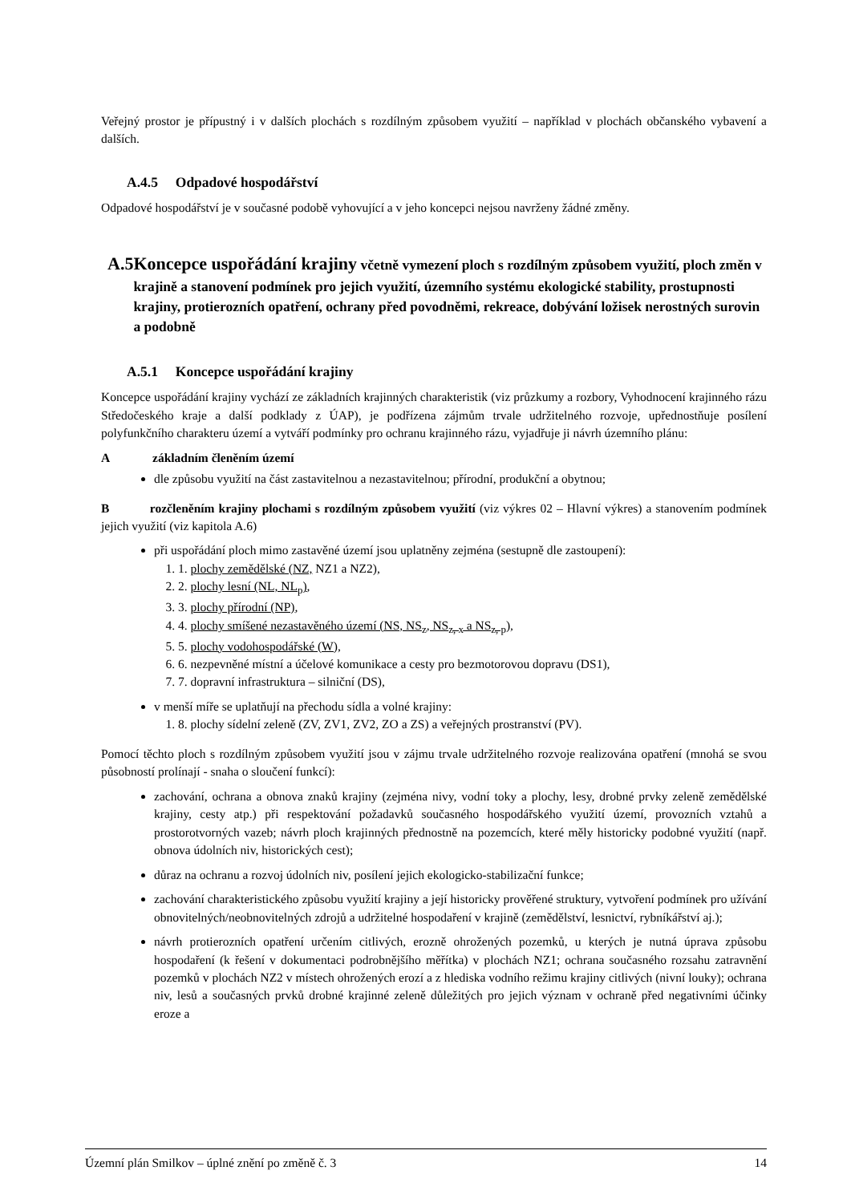Veřejný prostor je přípustný i v dalších plochách s rozdílným způsobem využití – například v plochách občanského vybavení a dalších.
A.4.5 Odpadové hospodářství
Odpadové hospodářství je v současné podobě vyhovující a v jeho koncepci nejsou navrženy žádné změny.
A.5 Koncepce uspořádání krajiny včetně vymezení ploch s rozdílným způsobem využití, ploch změn v krajině a stanovení podmínek pro jejich využití, územního systému ekologické stability, prostupnosti krajiny, protierozních opatření, ochrany před povodněmi, rekreace, dobývání ložisek nerostných surovin a podobně
A.5.1 Koncepce uspořádání krajiny
Koncepce uspořádání krajiny vychází ze základních krajinných charakteristik (viz průzkumy a rozbory, Vyhodnocení krajinného rázu Středočeského kraje a další podklady z ÚAP), je podřízena zájmům trvale udržitelného rozvoje, upřednostňuje posílení polyfunkčního charakteru území a vytváří podmínky pro ochranu krajinného rázu, vyjadřuje ji návrh územního plánu:
Azákladním členěním území
dle způsobu využití na část zastavitelnou a nezastavitelnou; přírodní, produkční a obytnou;
B rozčleněním krajiny plochami s rozdílným způsobem využití (viz výkres 02 – Hlavní výkres) a stanovením podmínek jejich využití (viz kapitola A.6)
při uspořádání ploch mimo zastavěné území jsou uplatněny zejména (sestupně dle zastoupení):
1. 1. plochy zemědělské (NZ, NZ1 a NZ2),
2. 2. plochy lesní (NL, NL<sub>p</sub>),
3. 3. plochy přírodní (NP),
4. 4. plochy smíšené nezastavěného území (NS, NS<sub>z</sub>, NS<sub>z, x</sub> a NS<sub>z, p</sub>),
5. 5. plochy vodohospodářské (W),
6. 6. nezpevněné místní a účelové komunikace a cesty pro bezmotorovou dopravu (DS1),
7. 7. dopravní infrastruktura – silniční (DS),
v menší míře se uplatňují na přechodu sídla a volné krajiny:
1. 8. plochy sídelní zeleně (ZV, ZV1, ZV2, ZO a ZS) a veřejných prostranství (PV).
Pomocí těchto ploch s rozdílným způsobem využití jsou v zájmu trvale udržitelného rozvoje realizována opatření (mnohá se svou působností prolínají - snaha o sloučení funkcí):
zachování, ochrana a obnova znaků krajiny (zejména nivy, vodní toky a plochy, lesy, drobné prvky zeleně zemědělské krajiny, cesty atp.) při respektování požadavků současného hospodářského využití území, provozních vztahů a prostorotvorných vazeb; návrh ploch krajinných přednostně na pozemcích, které měly historicky podobné využití (např. obnova údolních niv, historických cest);
důraz na ochranu a rozvoj údolních niv, posílení jejich ekologicko-stabilizační funkce;
zachování charakteristického způsobu využití krajiny a její historicky prověřené struktury, vytvoření podmínek pro užívání obnovitelných/neobnovitelných zdrojů a udržitelné hospodaření v krajině (zemědělství, lesnictví, rybníkářství aj.);
návrh protierozních opatření určením citlivých, erozně ohrožených pozemků, u kterých je nutná úprava způsobu hospodaření (k řešení v dokumentaci podrobnějšího měřítka) v plochách NZ1; ochrana současného rozsahu zatravnění pozemků v plochách NZ2 v místech ohrožených erozí a z hlediska vodního režimu krajiny citlivých (nivní louky); ochrana niv, lesů a současných prvků drobné krajinné zeleně důležitých pro jejich význam v ochraně před negativními účinky eroze a
Územní plán Smilkov – úplné znění po změně č. 3 14